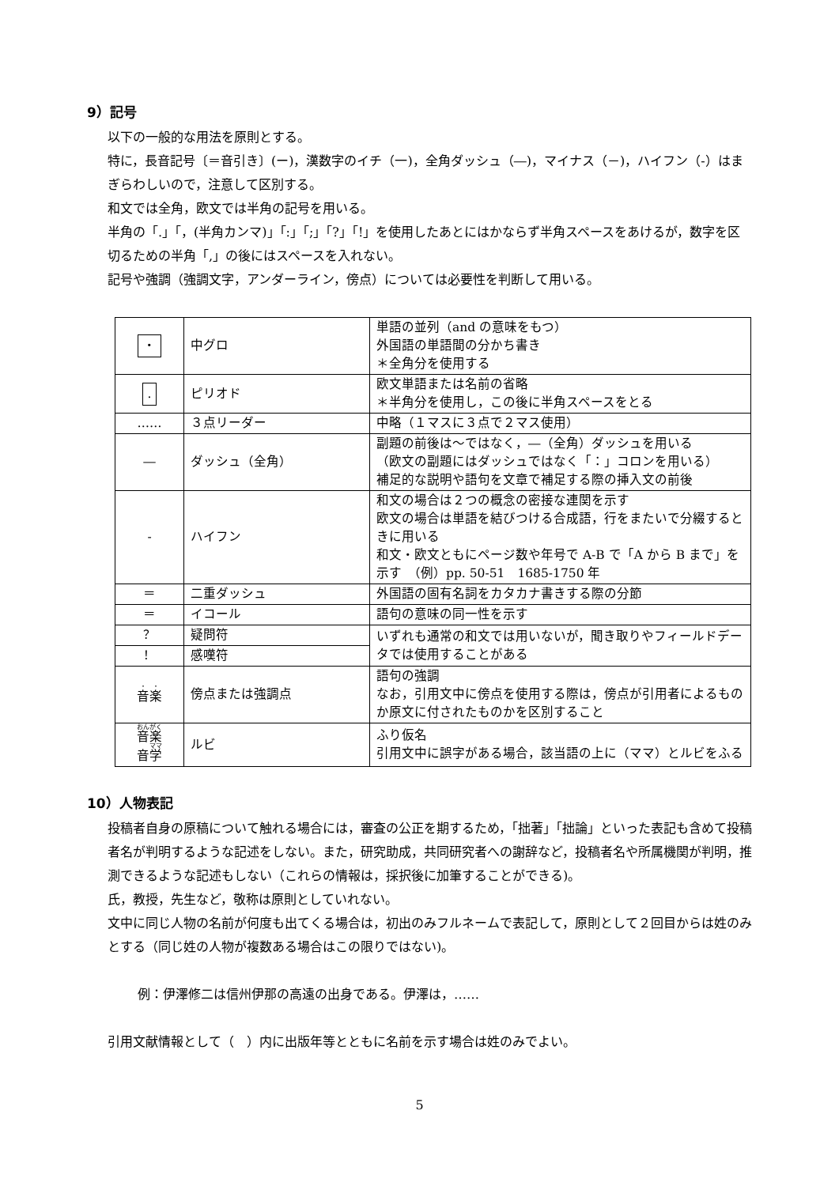9）記号
以下の一般的な用法を原則とする。
特に，長音記号〔＝音引き〕(ー)，漢数字のイチ（一)，全角ダッシュ（―)，マイナス（－)，ハイフン（-）はまぎらわしいので，注意して区別する。
和文では全角，欧文では半角の記号を用いる。
半角の「.」「，(半角カンマ)」「:」「;」「?」「!」を使用したあとにはかならず半角スペースをあけるが，数字を区切るための半角「,」の後にはスペースを入れない。
記号や強調（強調文字，アンダーライン，傍点）については必要性を判断して用いる。
| ・ | 中グロ | 単語の並列（and の意味をもつ） 外国語の単語間の分かち書き ＊全角分を使用する |
| . | ピリオド | 欧文単語または名前の省略 ＊半角分を使用し，この後に半角スペースをとる |
| …… | ３点リーダー | 中略（１マスに３点で２マス使用） |
| ― | ダッシュ（全角） | 副題の前後は～ではなく，―（全角）ダッシュを用いる （欧文の副題にはダッシュではなく「：」コロンを用いる） 補足的な説明や語句を文章で補足する際の挿入文の前後 |
| - | ハイフン | 和文の場合は２つの概念の密接な連関を示す 欧文の場合は単語を結びつける合成語，行をまたいで分綴するときに用いる 和文・欧文ともにページ数や年号で A-B で「A から B まで」を示す （例）pp. 50-51 1685-1750 年 |
| ＝ | 二重ダッシュ | 外国語の固有名詞をカタカナ書きする際の分節 |
| ＝ | イコール | 語句の意味の同一性を示す |
| ？ | 疑問符 | いずれも通常の和文では用いないが，聞き取りやフィールドデータでは使用することがある |
| ！ | 感嘆符 | |
| 音 楽 | 傍点または強調点 | 語句の強調 なお，引用文中に傍点を使用する際は，傍点が引用者によるものか原文に付されたものかを区別すること |
| 音楽 音 学 | ルビ | ふり仮名 引用文中に誤字がある場合，該当語の上に（ママ）とルビをふる |
10）人物表記
投稿者自身の原稿について触れる場合には，審査の公正を期するため，「拙著」「拙論」といった表記も含めて投稿者名が判明するような記述をしない。また，研究助成，共同研究者への謝辞など，投稿者名や所属機関が判明，推測できるような記述もしない（これらの情報は，採択後に加筆することができる)。
氏，教授，先生など，敬称は原則としていれない。
文中に同じ人物の名前が何度も出てくる場合は，初出のみフルネームで表記して，原則として２回目からは姓のみとする（同じ姓の人物が複数ある場合はこの限りではない)。
例：伊澤修二は信州伊那の高遠の出身である。伊澤は，……
引用文献情報として（　）内に出版年等とともに名前を示す場合は姓のみでよい。
5